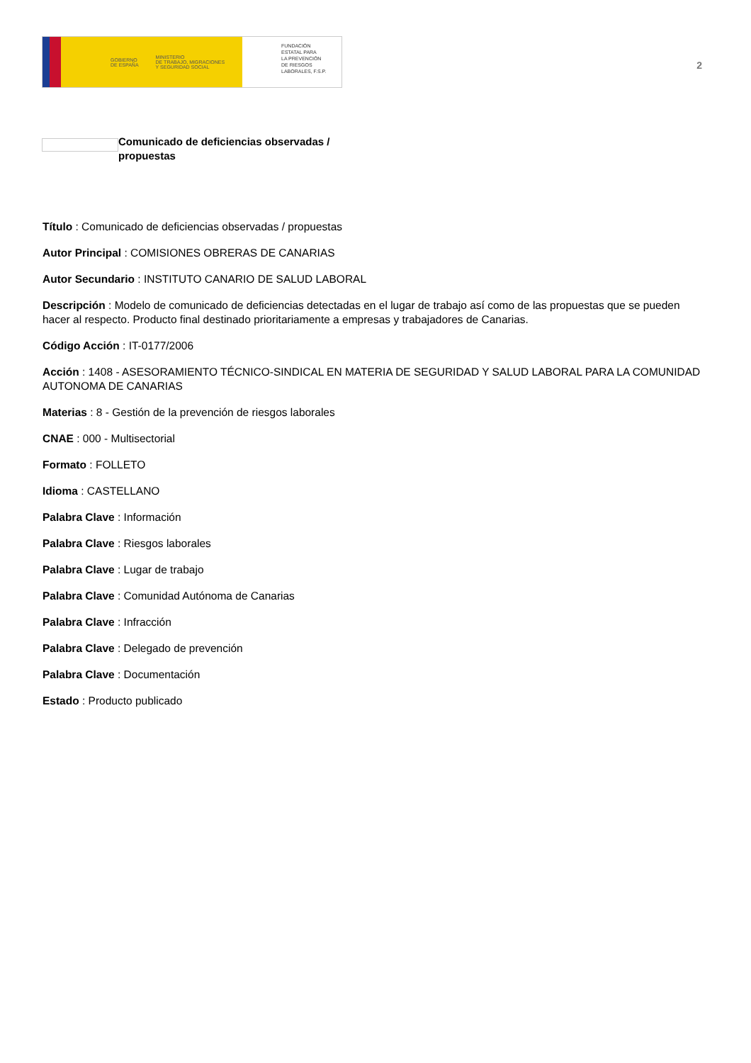GOBIERNO
DE ESPAÑA
MINISTERIO
DE TRABAJO, MIGRACIONES
Y SEGURIDAD SOCIAL
FUNDACIÓN
ESTATAL PARA
LA PREVENCIÓN
DE RIESGOS
LABORALES, F.S.P.
2
Comunicado de deficiencias observadas / propuestas
Título : Comunicado de deficiencias observadas / propuestas
Autor Principal : COMISIONES OBRERAS DE CANARIAS
Autor Secundario : INSTITUTO CANARIO DE SALUD LABORAL
Descripción : Modelo de comunicado de deficiencias detectadas en el lugar de trabajo así como de las propuestas que se pueden hacer al respecto. Producto final destinado prioritariamente a empresas y trabajadores de Canarias.
Código Acción : IT-0177/2006
Acción : 1408 - ASESORAMIENTO TÉCNICO-SINDICAL EN MATERIA DE SEGURIDAD Y SALUD LABORAL PARA LA COMUNIDAD AUTONOMA DE CANARIAS
Materias : 8 - Gestión de la prevención de riesgos laborales
CNAE : 000 - Multisectorial
Formato : FOLLETO
Idioma : CASTELLANO
Palabra Clave : Información
Palabra Clave : Riesgos laborales
Palabra Clave : Lugar de trabajo
Palabra Clave : Comunidad Autónoma de Canarias
Palabra Clave : Infracción
Palabra Clave : Delegado de prevención
Palabra Clave : Documentación
Estado : Producto publicado